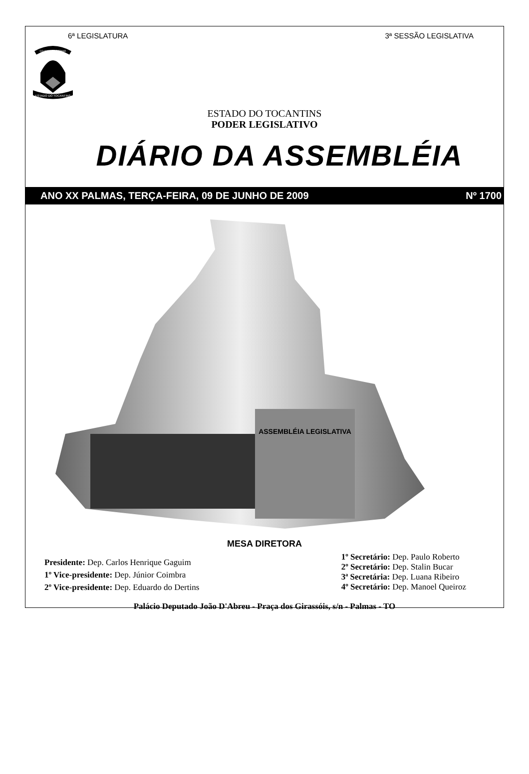6ª LEGISLATURA 3ª SESSÃO LEGISLATIVA
CO YVY ORE RETAMA
ESTADO DO TOCANTINS
ESTADO DO TOCANTINS
PODER LEGISLATIVO
DIÁRIO DA ASSEMBLÉIA
ANO XX PALMAS, TERÇA-FEIRA, 09 DE JUNHO DE 2009 Nº 1700
ASSEMBLÉIA LEGISLATIVA
MESA DIRETORA
Presidente: Dep. Carlos Henrique Gaguim
1º Vice-presidente: Dep. Júnior Coimbra
2º Vice-presidente: Dep. Eduardo do Dertins
1º Secretário: Dep. Paulo Roberto
2º Secretário: Dep. Stalin Bucar
3ª Secretária: Dep. Luana Ribeiro
4º Secretário: Dep. Manoel Queiroz
Palácio Deputado João D'Abreu - Praça dos Girassóis, s/n - Palmas - TO